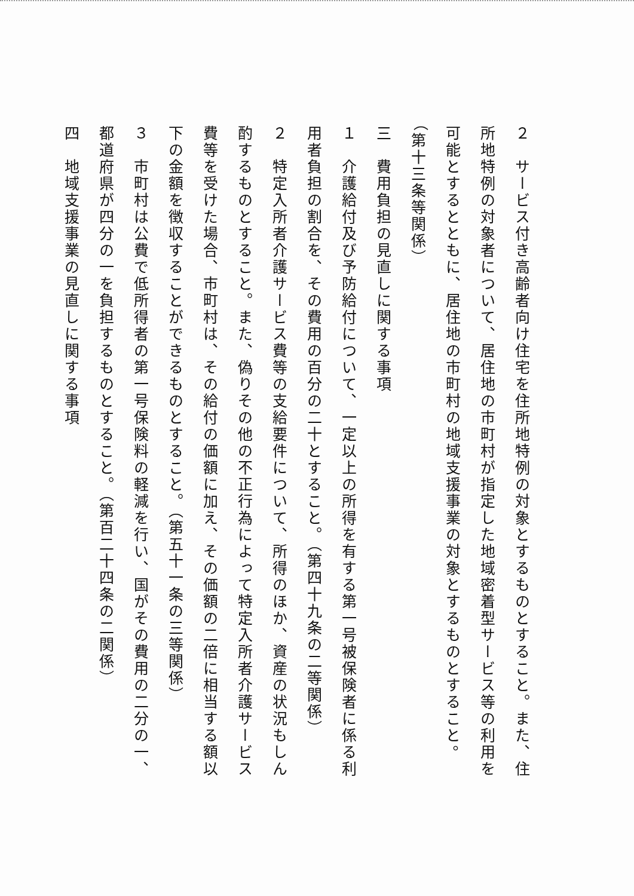２　サービス付き高齢者向け住宅を住所地特例の対象とするものとすること。また、住所地特例の対象者について、居住地の市町村が指定した地域密着型サービス等の利用を可能とするとともに、居住地の市町村の地域支援事業の対象とするものとすること。（第十三条等関係）
三　費用負担の見直しに関する事項
１　介護給付及び予防給付について、一定以上の所得を有する第一号被保険者に係る利用者負担の割合を、その費用の百分の二十とすること。（第四十九条の二等関係）
２　特定入所者介護サービス費等の支給要件について、所得のほか、資産の状況もしん酌するものとすること。また、偽りその他の不正行為によって特定入所者介護サービス費等を受けた場合、市町村は、その給付の価額に加え、その価額の二倍に相当する額以下の金額を徴収することができるものとすること。（第五十一条の三等関係）
３　市町村は公費で低所得者の第一号保険料の軽減を行い、国がその費用の二分の一、都道府県が四分の一を負担するものとすること。（第百二十四条の二関係）
四　地域支援事業の見直しに関する事項